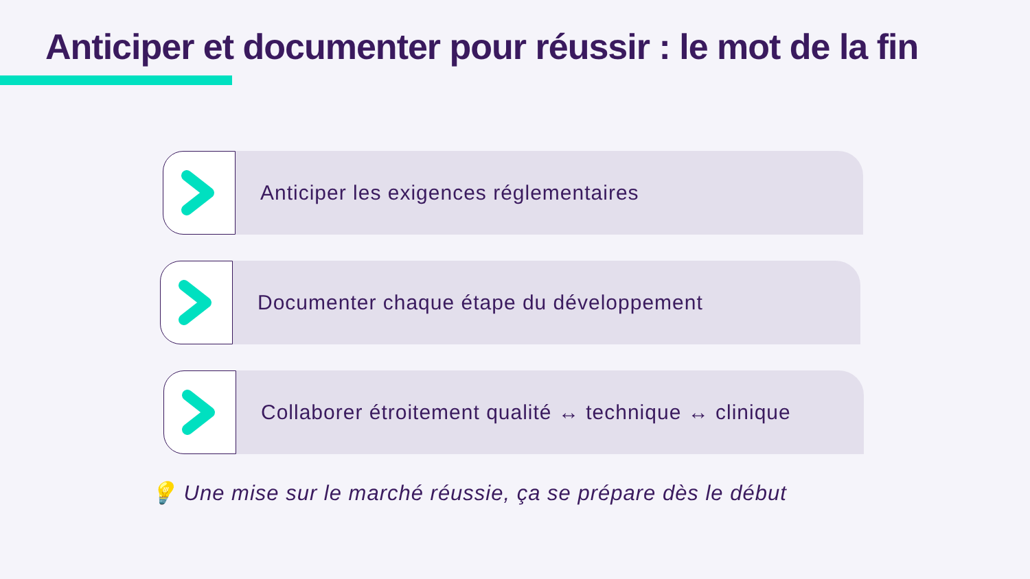Anticiper et documenter pour réussir : le mot de la fin
Anticiper les exigences réglementaires
Documenter chaque étape du développement
Collaborer étroitement qualité ↔ technique ↔ clinique
💡 Une mise sur le marché réussie, ça se prépare dès le début